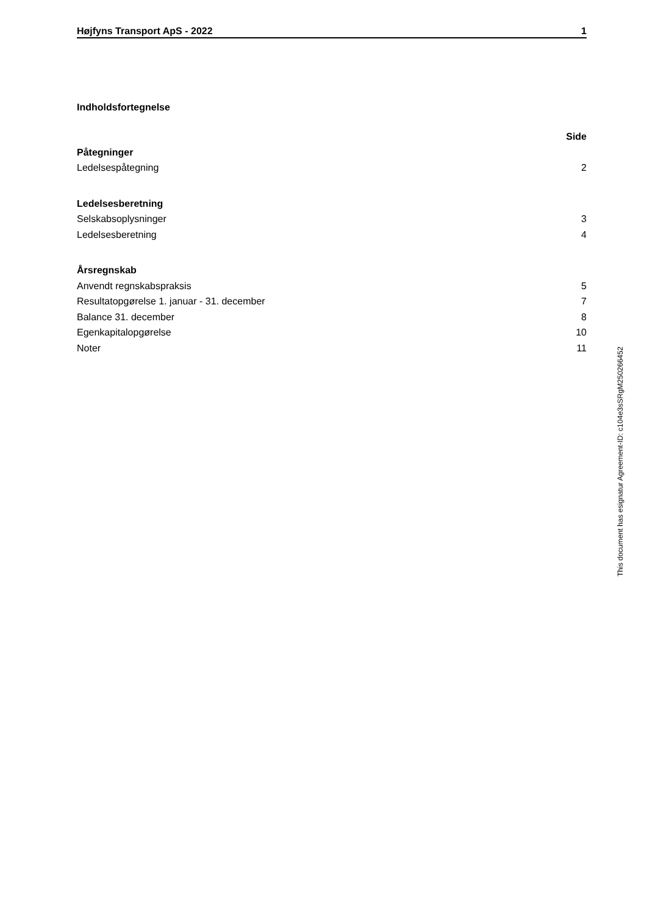Højfyns Transport ApS - 2022 1
Indholdsfortegnelse
Side
Påtegninger
Ledelsespåtegning 2
Ledelsesberetning
Selskabsoplysninger 3
Ledelsesberetning 4
Årsregnskab
Anvendt regnskabspraksis 5
Resultatopgørelse 1. januar - 31. december 7
Balance 31. december 8
Egenkapitalopgørelse 10
Noter 11
This document has esignatur Agreement-ID: c104e3sSRgM250266452